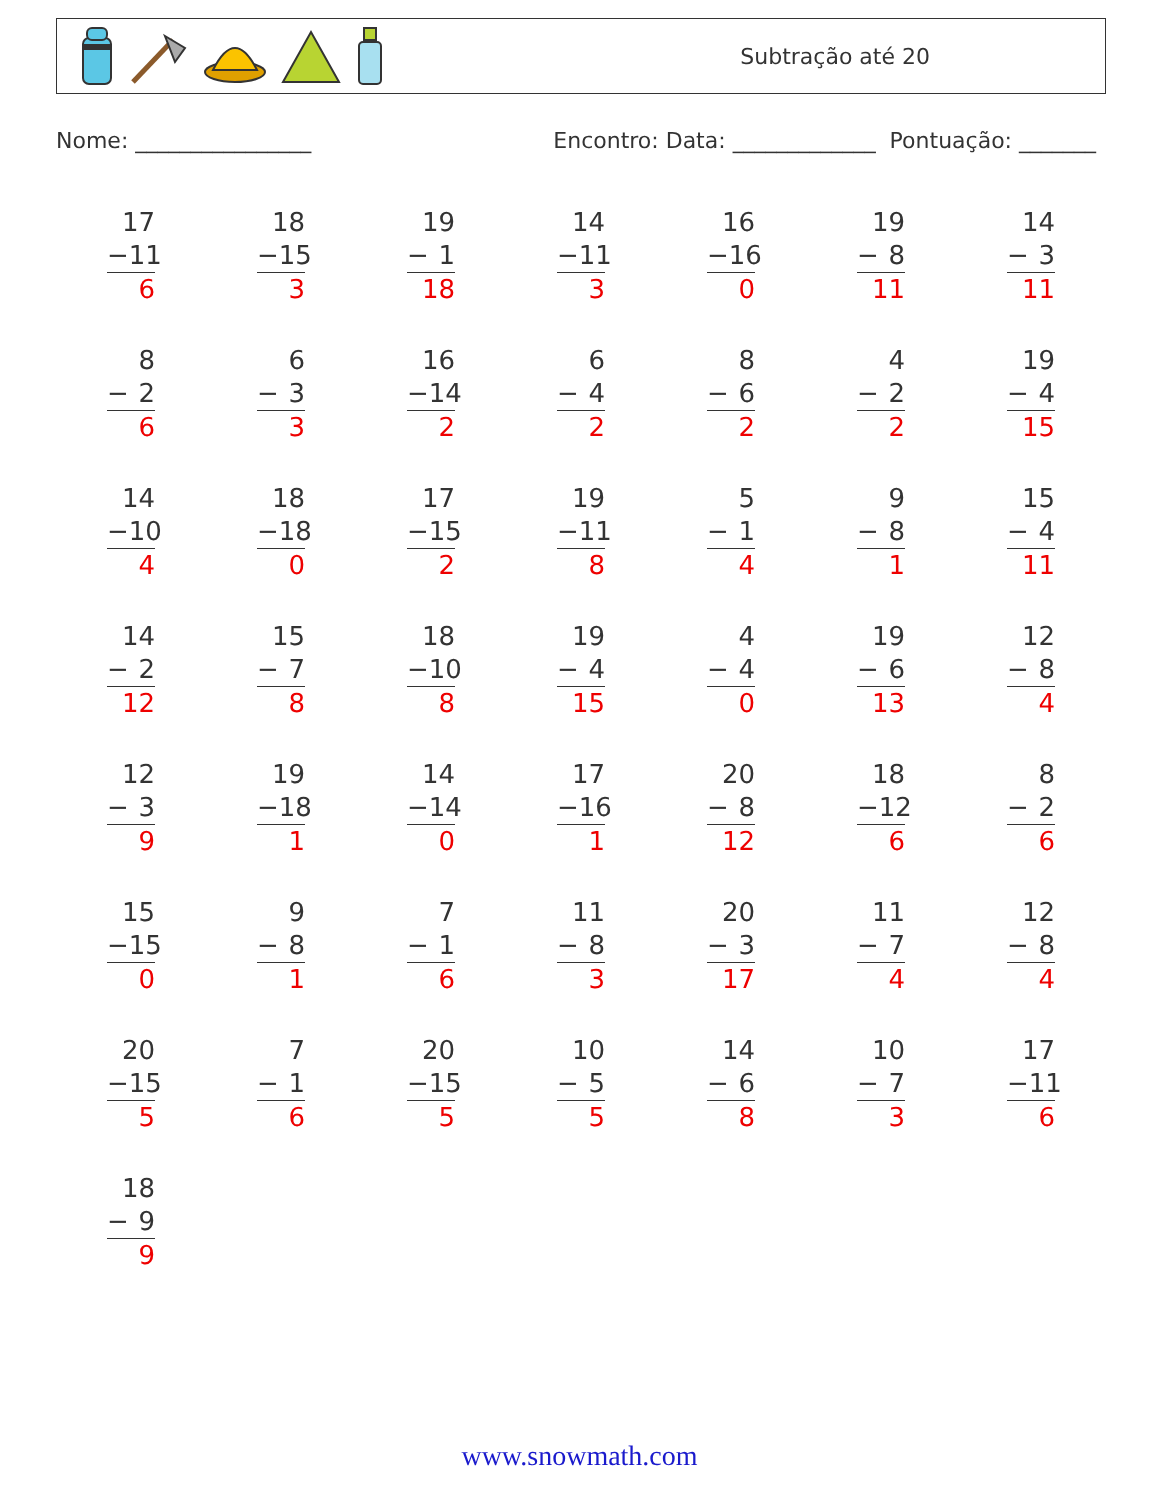Subtração até 20
Nome: ________________ Encontro: Data: _____________ Pontuação: _______
| 17 − 11 6 | 18 − 15 3 | 19 − 1 18 | 14 − 11 3 | 16 − 16 0 | 19 − 8 11 | 14 − 3 11 |
| 8 − 2 6 | 6 − 3 3 | 16 − 14 2 | 6 − 4 2 | 8 − 6 2 | 4 − 2 2 | 19 − 4 15 |
| 14 − 10 4 | 18 − 18 0 | 17 − 15 2 | 19 − 11 8 | 5 − 1 4 | 9 − 8 1 | 15 − 4 11 |
| 14 − 2 12 | 15 − 7 8 | 18 − 10 8 | 19 − 4 15 | 4 − 4 0 | 19 − 6 13 | 12 − 8 4 |
| 12 − 3 9 | 19 − 18 1 | 14 − 14 0 | 17 − 16 1 | 20 − 8 12 | 18 − 12 6 | 8 − 2 6 |
| 15 − 15 0 | 9 − 8 1 | 7 − 1 6 | 11 − 8 3 | 20 − 3 17 | 11 − 7 4 | 12 − 8 4 |
| 20 − 15 5 | 7 − 1 6 | 20 − 15 5 | 10 − 5 5 | 14 − 6 8 | 10 − 7 3 | 17 − 11 6 |
| 18 − 9 9 | | | | | | |
www.snowmath.com